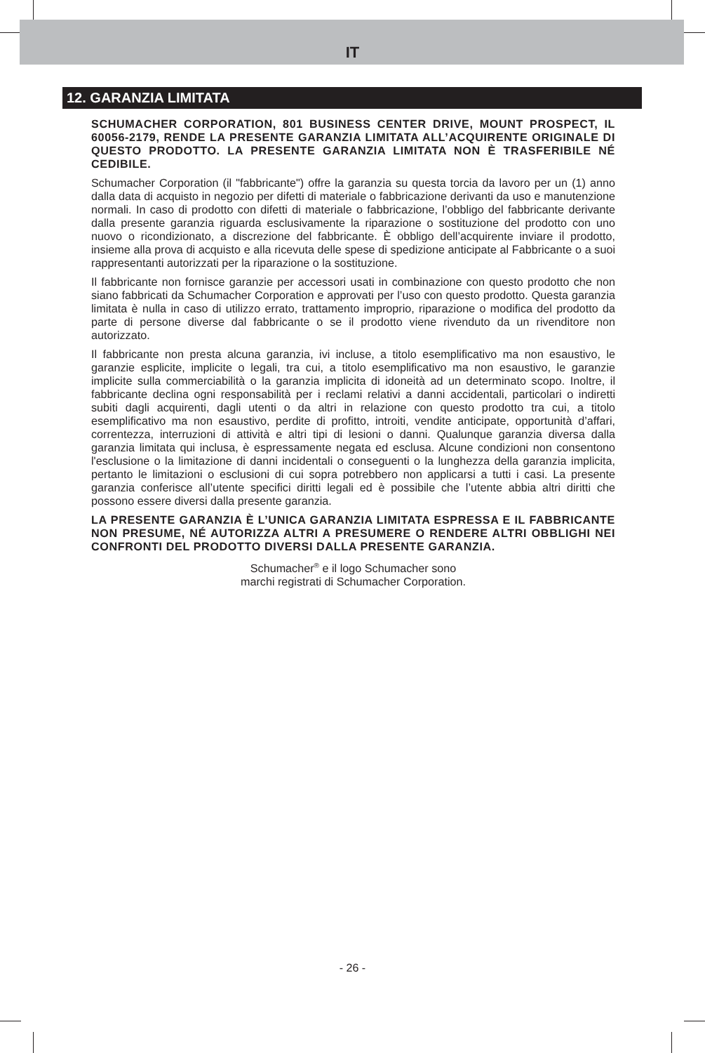IT
12. GARANZIA LIMITATA
SCHUMACHER CORPORATION, 801 BUSINESS CENTER DRIVE, MOUNT PROSPECT, IL 60056-2179, RENDE LA PRESENTE GARANZIA LIMITATA ALL’ACQUIRENTE ORIGINALE DI QUESTO PRODOTTO. LA PRESENTE GARANZIA LIMITATA NON È TRASFERIBILE NÉ CEDIBILE.
Schumacher Corporation (il "fabbricante") offre la garanzia su questa torcia da lavoro per un (1) anno dalla data di acquisto in negozio per difetti di materiale o fabbricazione derivanti da uso e manutenzione normali. In caso di prodotto con difetti di materiale o fabbricazione, l’obbligo del fabbricante derivante dalla presente garanzia riguarda esclusivamente la riparazione o sostituzione del prodotto con uno nuovo o ricondizionato, a discrezione del fabbricante. È obbligo dell’acquirente inviare il prodotto, insieme alla prova di acquisto e alla ricevuta delle spese di spedizione anticipate al Fabbricante o a suoi rappresentanti autorizzati per la riparazione o la sostituzione.
Il fabbricante non fornisce garanzie per accessori usati in combinazione con questo prodotto che non siano fabbricati da Schumacher Corporation e approvati per l’uso con questo prodotto. Questa garanzia limitata è nulla in caso di utilizzo errato, trattamento improprio, riparazione o modifica del prodotto da parte di persone diverse dal fabbricante o se il prodotto viene rivenduto da un rivenditore non autorizzato.
Il fabbricante non presta alcuna garanzia, ivi incluse, a titolo esemplificativo ma non esaustivo, le garanzie esplicite, implicite o legali, tra cui, a titolo esemplificativo ma non esaustivo, le garanzie implicite sulla commerciabilità o la garanzia implicita di idoneità ad un determinato scopo. Inoltre, il fabbricante declina ogni responsabilità per i reclami relativi a danni accidentali, particolari o indiretti subiti dagli acquirenti, dagli utenti o da altri in relazione con questo prodotto tra cui, a titolo esemplificativo ma non esaustivo, perdite di profitto, introiti, vendite anticipate, opportunità d’affari, correntezza, interruzioni di attività e altri tipi di lesioni o danni. Qualunque garanzia diversa dalla garanzia limitata qui inclusa, è espressamente negata ed esclusa. Alcune condizioni non consentono l'esclusione o la limitazione di danni incidentali o conseguenti o la lunghezza della garanzia implicita, pertanto le limitazioni o esclusioni di cui sopra potrebbero non applicarsi a tutti i casi. La presente garanzia conferisce all’utente specifici diritti legali ed è possibile che l’utente abbia altri diritti che possono essere diversi dalla presente garanzia.
LA PRESENTE GARANZIA È L’UNICA GARANZIA LIMITATA ESPRESSA E IL FABBRICANTE NON PRESUME, NÉ AUTORIZZA ALTRI A PRESUMERE O RENDERE ALTRI OBBLIGHI NEI CONFRONTI DEL PRODOTTO DIVERSI DALLA PRESENTE GARANZIA.
Schumacher<sup>®</sup> e il logo Schumacher sono
marchi registrati di Schumacher Corporation.
- 26 -